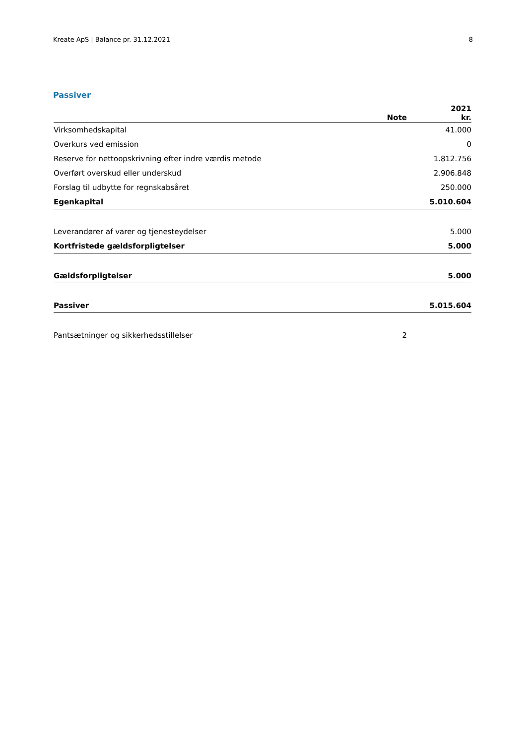Kreate ApS | Balance pr. 31.12.2021 8
Passiver
| | Note | 2021 kr. |
| --- | --- | --- |
| Virksomhedskapital | | 41.000 |
| Overkurs ved emission | | 0 |
| Reserve for nettoopskrivning efter indre værdis metode | | 1.812.756 |
| Overført overskud eller underskud | | 2.906.848 |
| Forslag til udbytte for regnskabsåret | | 250.000 |
| Egenkapital | | 5.010.604 |
| Leverandører af varer og tjenesteydelser | | 5.000 |
| Kortfristede gældsforpligtelser | | 5.000 |
| Gældsforpligtelser | | 5.000 |
| Passiver | | 5.015.604 |
| Pantsætninger og sikkerhedsstillelser | 2 | |